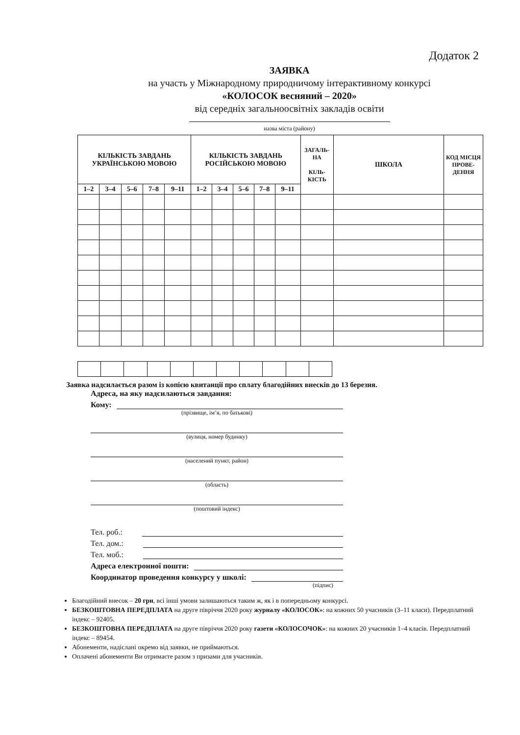Додаток 2
ЗАЯВКА
на участь у Міжнародному природничому інтерактивному конкурсі
«КОЛОСОК весняний – 2020»
від середніх загальноосвітніх закладів освіти
назва міста (району)
| КІЛЬКІСТЬ ЗАВДАНЬ УКРАЇНСЬКОЮ МОВОЮ | | | | | КІЛЬКІСТЬ ЗАВДАНЬ РОСІЙСЬКОЮ МОВОЮ | | | | | ЗАГАЛЬ-НА КІЛЬ-КІСТЬ | ШКОЛА | КОД МІСЦЯ ПРОВЕ-ДЕННЯ |
| --- | --- | --- | --- | --- | --- | --- | --- | --- | --- | --- | --- | --- |
| 1–2 | 3–4 | 5–6 | 7–8 | 9–11 | 1–2 | 3–4 | 5–6 | 7–8 | 9–11 | | | |
Заявка надсилається разом із копією квитанції про сплату благодійних внесків до 13 березня.
Адреса, на яку надсилаються завдання:
Кому:
(прізвище, ім’я, по батькові)
(вулиця, номер будинку)
(населений пункт, район)
(область)
(поштовий індекс)
Тел. роб.:
Тел. дом.:
Тел. моб.:
Адреса електронної пошти:
Координатор проведення конкурсу у школі:
(підпис)
Благодійний внесок – 20 грн, всі інші умови залишаються таким ж, як і в попередньому конкурсі.
БЕЗКОШТОВНА ПЕРЕДПЛАТА на друге півріччя 2020 року журналу «КОЛОСОК»: на кожних 50 учасників (3–11 класи). Передплатний індекс – 92405.
БЕЗКОШТОВНА ПЕРЕДПЛАТА на друге півріччя 2020 року газети «КОЛОСОЧОК»: на кожних 20 учасників 1–4 класів. Передплатний індекс – 89454.
Абонементи, надіслані окремо від заявки, не приймаються.
Оплачені абонементи Ви отримаєте разом з призами для учасників.